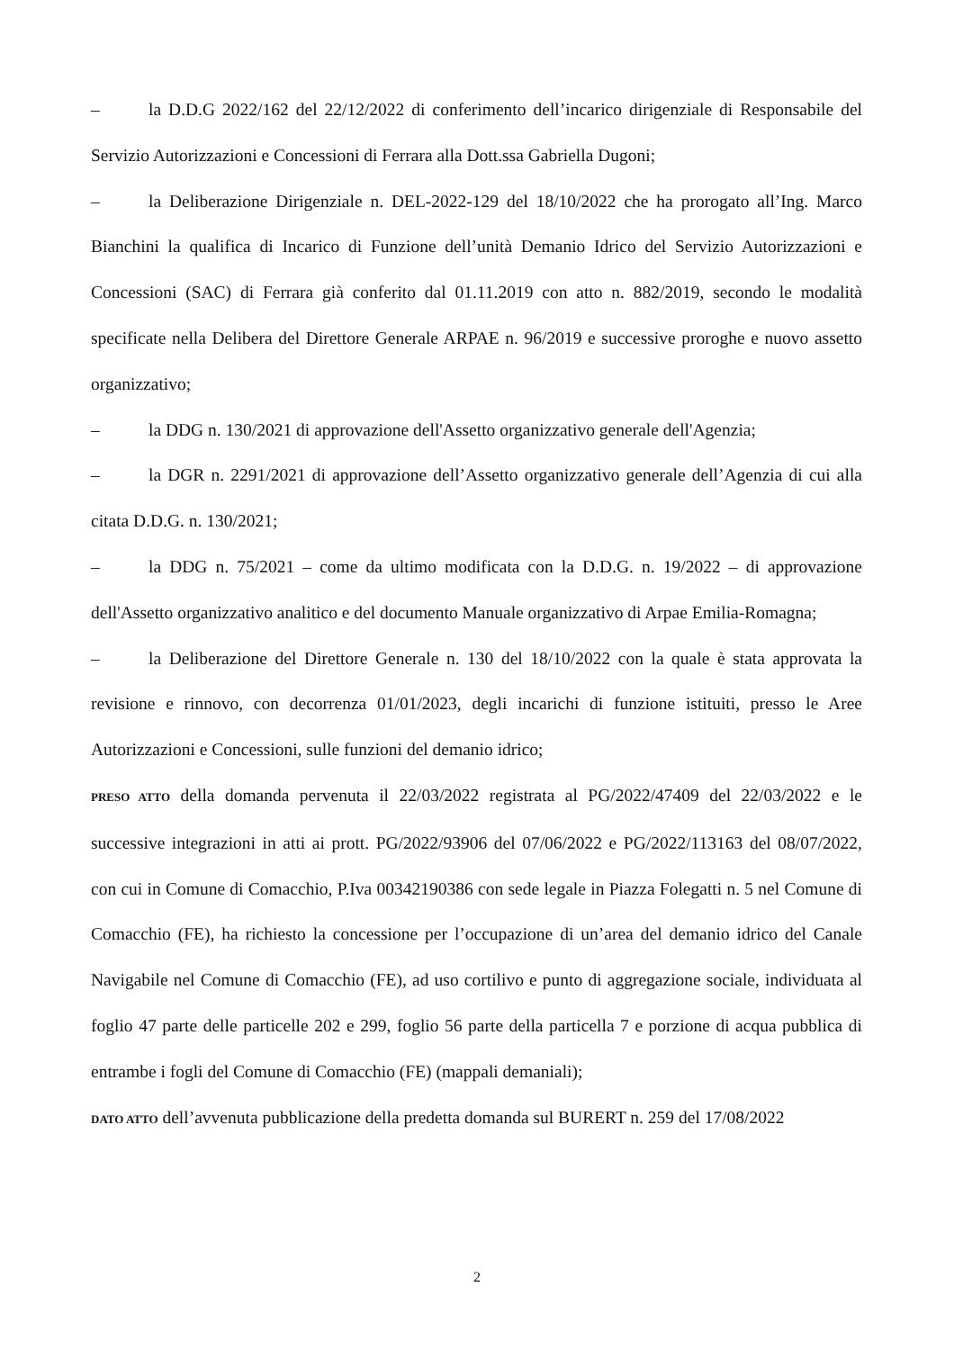– la D.D.G 2022/162 del 22/12/2022 di conferimento dell’incarico dirigenziale di Responsabile del Servizio Autorizzazioni e Concessioni di Ferrara alla Dott.ssa Gabriella Dugoni;
– la Deliberazione Dirigenziale n. DEL-2022-129 del 18/10/2022 che ha prorogato all’Ing. Marco Bianchini la qualifica di Incarico di Funzione dell’unità Demanio Idrico del Servizio Autorizzazioni e Concessioni (SAC) di Ferrara già conferito dal 01.11.2019 con atto n. 882/2019, secondo le modalità specificate nella Delibera del Direttore Generale ARPAE n. 96/2019 e successive proroghe e nuovo assetto organizzativo;
– la DDG n. 130/2021 di approvazione dell'Assetto organizzativo generale dell'Agenzia;
– la DGR n. 2291/2021 di approvazione dell’Assetto organizzativo generale dell’Agenzia di cui alla citata D.D.G. n. 130/2021;
– la DDG n. 75/2021 – come da ultimo modificata con la D.D.G. n. 19/2022 – di approvazione dell'Assetto organizzativo analitico e del documento Manuale organizzativo di Arpae Emilia-Romagna;
– la Deliberazione del Direttore Generale n. 130 del 18/10/2022 con la quale è stata approvata la revisione e rinnovo, con decorrenza 01/01/2023, degli incarichi di funzione istituiti, presso le Aree Autorizzazioni e Concessioni, sulle funzioni del demanio idrico;
PRESO ATTO della domanda pervenuta il 22/03/2022 registrata al PG/2022/47409 del 22/03/2022 e le successive integrazioni in atti ai prott. PG/2022/93906 del 07/06/2022 e PG/2022/113163 del 08/07/2022, con cui in Comune di Comacchio, P.Iva 00342190386 con sede legale in Piazza Folegatti n. 5 nel Comune di Comacchio (FE), ha richiesto la concessione per l’occupazione di un’area del demanio idrico del Canale Navigabile nel Comune di Comacchio (FE), ad uso cortilivo e punto di aggregazione sociale, individuata al foglio 47 parte delle particelle 202 e 299, foglio 56 parte della particella 7 e porzione di acqua pubblica di entrambe i fogli del Comune di Comacchio (FE) (mappali demaniali);
DATO ATTO dell’avvenuta pubblicazione della predetta domanda sul BURERT n. 259 del 17/08/2022
2